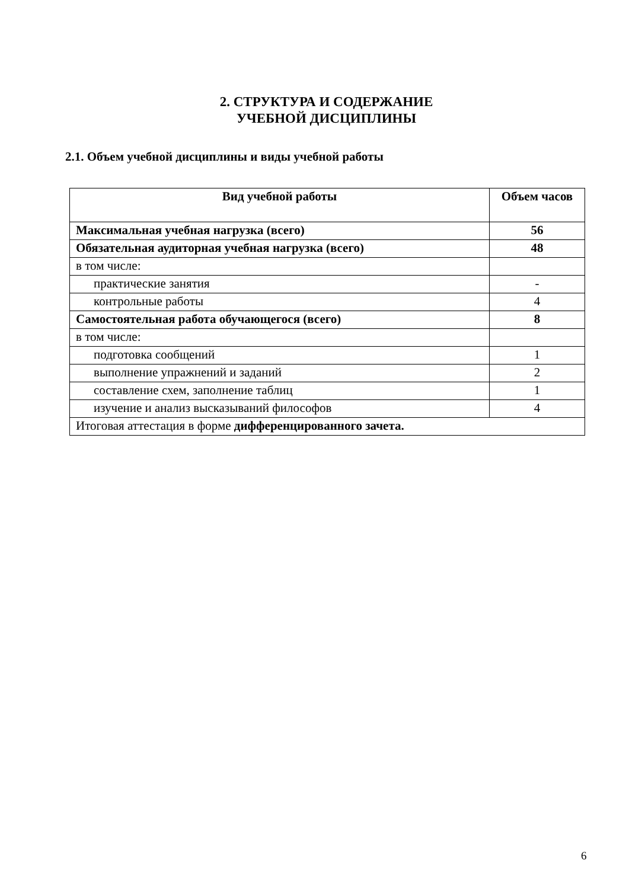2. СТРУКТУРА И СОДЕРЖАНИЕ
УЧЕБНОЙ ДИСЦИПЛИНЫ
2.1. Объем учебной дисциплины и виды учебной работы
| Вид учебной работы | Объем часов |
| --- | --- |
| Максимальная учебная нагрузка (всего) | 56 |
| Обязательная аудиторная учебная нагрузка (всего) | 48 |
| в том числе: | |
| практические занятия | - |
| контрольные работы | 4 |
| Самостоятельная работа обучающегося (всего) | 8 |
| в том числе: | |
| подготовка сообщений | 1 |
| выполнение упражнений и заданий | 2 |
| составление схем, заполнение таблиц | 1 |
| изучение и анализ высказываний философов | 4 |
| Итоговая аттестация в форме дифференцированного зачета. | |
6